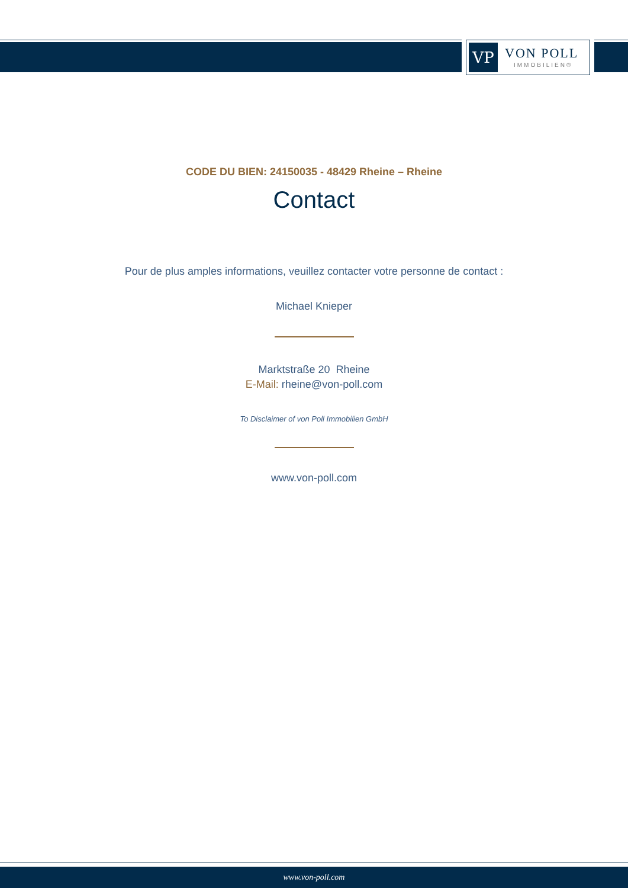VP
VON POLL
IMMOBILIEN®
CODE DU BIEN: 24150035 - 48429 Rheine – Rheine
Contact
Pour de plus amples informations, veuillez contacter votre personne de contact :
Michael Knieper
Marktstraße 20 Rheine
E-Mail: rheine@von-poll.com
To Disclaimer of von Poll Immobilien GmbH
www.von-poll.com
www.von-poll.com